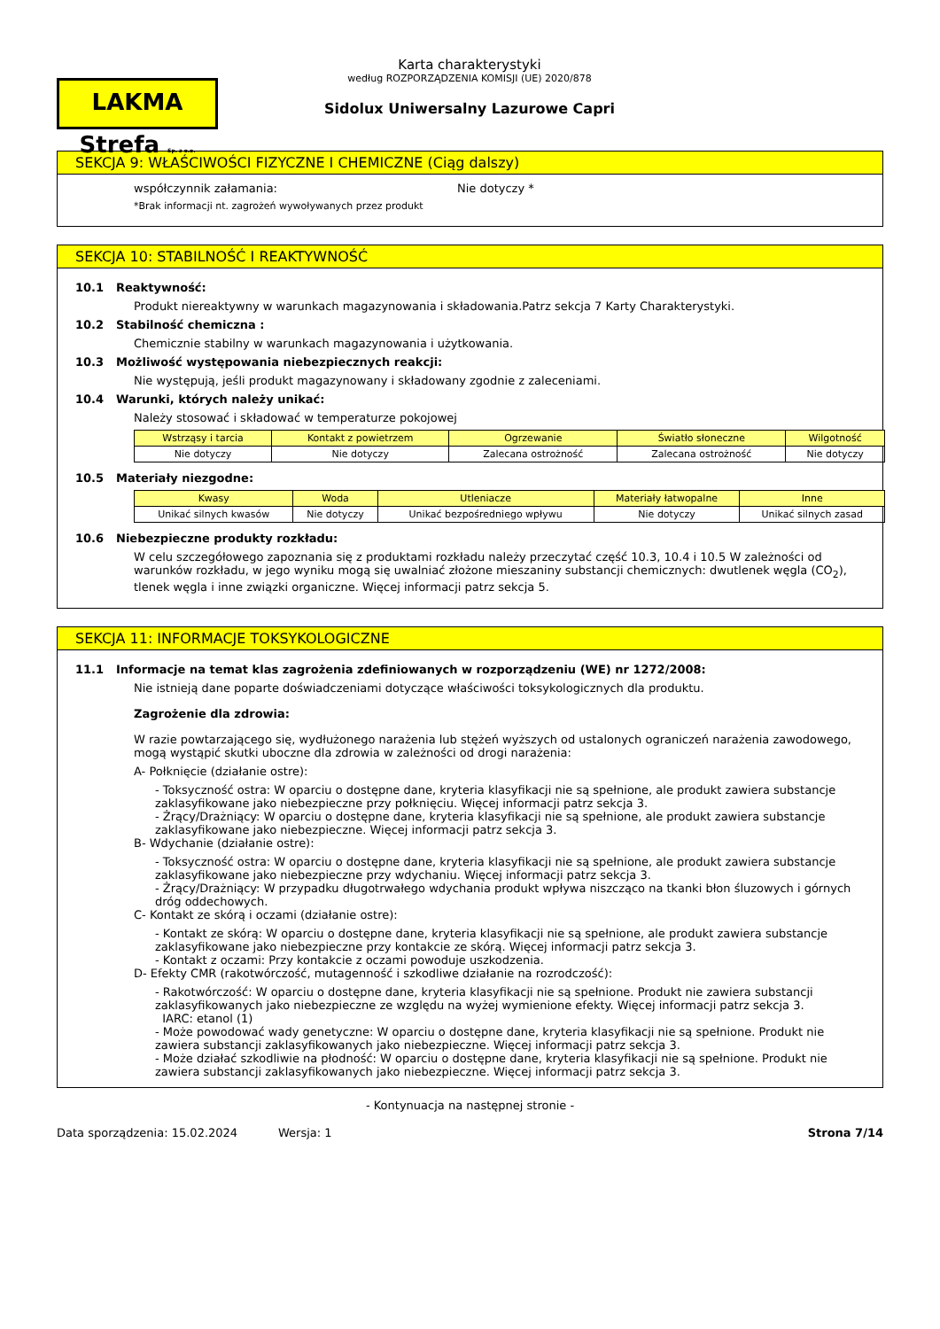LAKMA Strefa Sp. z o.o.
Karta charakterystyki
według ROZPORZĄDZENIA KOMISJI (UE) 2020/878
Sidolux Uniwersalny Lazurowe Capri
SEKCJA 9: WŁAŚCIWOŚCI FIZYCZNE I CHEMICZNE (Ciąg dalszy)
współczynnik załamania: Nie dotyczy *
*Brak informacji nt. zagrożeń wywoływanych przez produkt
SEKCJA 10: STABILNOŚĆ I REAKTYWNOŚĆ
10.1 Reaktywność:
Produkt niereaktywny w warunkach magazynowania i składowania.Patrz sekcja 7 Karty Charakterystyki.
10.2 Stabilność chemiczna :
Chemicznie stabilny w warunkach magazynowania i użytkowania.
10.3 Możliwość występowania niebezpiecznych reakcji:
Nie występują, jeśli produkt magazynowany i składowany zgodnie z zaleceniami.
10.4 Warunki, których należy unikać:
Należy stosować i składować w temperaturze pokojowej
| Wstrząsy i tarcia | Kontakt z powietrzem | Ogrzewanie | Światło słoneczne | Wilgotność |
| --- | --- | --- | --- | --- |
| Nie dotyczy | Nie dotyczy | Zalecana ostrożność | Zalecana ostrożność | Nie dotyczy |
10.5 Materiały niezgodne:
| Kwasy | Woda | Utleniacze | Materiały łatwopalne | Inne |
| --- | --- | --- | --- | --- |
| Unikać silnych kwasów | Nie dotyczy | Unikać bezpośredniego wpływu | Nie dotyczy | Unikać silnych zasad |
10.6 Niebezpieczne produkty rozkładu:
W celu szczegółowego zapoznania się z produktami rozkładu należy przeczytać część 10.3, 10.4 i 10.5 W zależności od warunków rozkładu, w jego wyniku mogą się uwalniać złożone mieszaniny substancji chemicznych: dwutlenek węgla (CO<sub>2</sub>), tlenek węgla i inne związki organiczne. Więcej informacji patrz sekcja 5.
SEKCJA 11: INFORMACJE TOKSYKOLOGICZNE
11.1 Informacje na temat klas zagrożenia zdefiniowanych w rozporządzeniu (WE) nr 1272/2008:
Nie istnieją dane poparte doświadczeniami dotyczące właściwości toksykologicznych dla produktu.
Zagrożenie dla zdrowia:
W razie powtarzającego się, wydłużonego narażenia lub stężeń wyższych od ustalonych ograniczeń narażenia zawodowego, mogą wystąpić skutki uboczne dla zdrowia w zależności od drogi narażenia:
A- Połknięcie (działanie ostre):
- Toksyczność ostra: W oparciu o dostępne dane, kryteria klasyfikacji nie są spełnione, ale produkt zawiera substancje zaklasyfikowane jako niebezpieczne przy połknięciu. Więcej informacji patrz sekcja 3.
- Żrący/Drażniący: W oparciu o dostępne dane, kryteria klasyfikacji nie są spełnione, ale produkt zawiera substancje zaklasyfikowane jako niebezpieczne. Więcej informacji patrz sekcja 3.
B- Wdychanie (działanie ostre):
- Toksyczność ostra: W oparciu o dostępne dane, kryteria klasyfikacji nie są spełnione, ale produkt zawiera substancje zaklasyfikowane jako niebezpieczne przy wdychaniu. Więcej informacji patrz sekcja 3.
- Żrący/Drażniący: W przypadku długotrwałego wdychania produkt wpływa niszcząco na tkanki błon śluzowych i górnych dróg oddechowych.
C- Kontakt ze skórą i oczami (działanie ostre):
- Kontakt ze skórą: W oparciu o dostępne dane, kryteria klasyfikacji nie są spełnione, ale produkt zawiera substancje zaklasyfikowane jako niebezpieczne przy kontakcie ze skórą. Więcej informacji patrz sekcja 3.
- Kontakt z oczami: Przy kontakcie z oczami powoduje uszkodzenia.
D- Efekty CMR (rakotwórczość, mutagenność i szkodliwe działanie na rozrodczość):
- Rakotwórczość: W oparciu o dostępne dane, kryteria klasyfikacji nie są spełnione. Produkt nie zawiera substancji zaklasyfikowanych jako niebezpieczne ze względu na wyżej wymienione efekty. Więcej informacji patrz sekcja 3.
IARC: etanol (1)
- Może powodować wady genetyczne: W oparciu o dostępne dane, kryteria klasyfikacji nie są spełnione. Produkt nie zawiera substancji zaklasyfikowanych jako niebezpieczne. Więcej informacji patrz sekcja 3.
- Może działać szkodliwie na płodność: W oparciu o dostępne dane, kryteria klasyfikacji nie są spełnione. Produkt nie zawiera substancji zaklasyfikowanych jako niebezpieczne. Więcej informacji patrz sekcja 3.
- Kontynuacja na następnej stronie -
Data sporządzenia: 15.02.2024 Wersja: 1 Strona 7/14